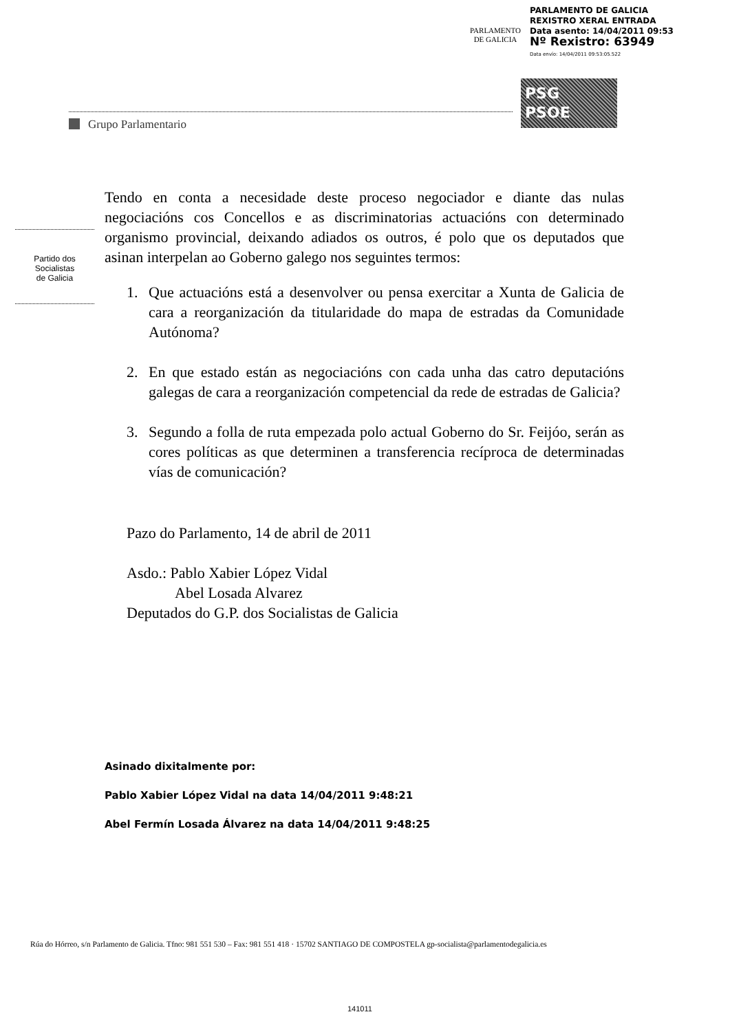PARLAMENTO
DE GALICIA
PARLAMENTO DE GALICIA
REXISTRO XERAL ENTRADA
Data asento: 14/04/2011 09:53
Nº Rexistro: 63949
Data envío: 14/04/2011 09:53:05.522
PSG
PSOE
Grupo Parlamentario
Partido dos
Socialistas
de Galicia
Tendo en conta a necesidade deste proceso negociador e diante das nulas negociacións cos Concellos e as discriminatorias actuacións con determinado organismo provincial, deixando adiados os outros, é polo que os deputados que asinan interpelan ao Goberno galego nos seguintes termos:
1. Que actuacións está a desenvolver ou pensa exercitar a Xunta de Galicia de cara a reorganización da titularidade do mapa de estradas da Comunidade Autónoma?
2. En que estado están as negociacións con cada unha das catro deputacións galegas de cara a reorganización competencial da rede de estradas de Galicia?
3. Segundo a folla de ruta empezada polo actual Goberno do Sr. Feijóo, serán as cores políticas as que determinen a transferencia recíproca de determinadas vías de comunicación?
Pazo do Parlamento, 14 de abril de 2011
Asdo.: Pablo Xabier López Vidal
Abel Losada Alvarez
Deputados do G.P. dos Socialistas de Galicia
Asinado dixitalmente por:
Pablo Xabier López Vidal na data 14/04/2011 9:48:21
Abel Fermín Losada Álvarez na data 14/04/2011 9:48:25
Rúa do Hórreo, s/n Parlamento de Galicia. Tfno: 981 551 530 – Fax: 981 551 418 · 15702 SANTIAGO DE COMPOSTELA gp-socialista@parlamentodegalicia.es
141011